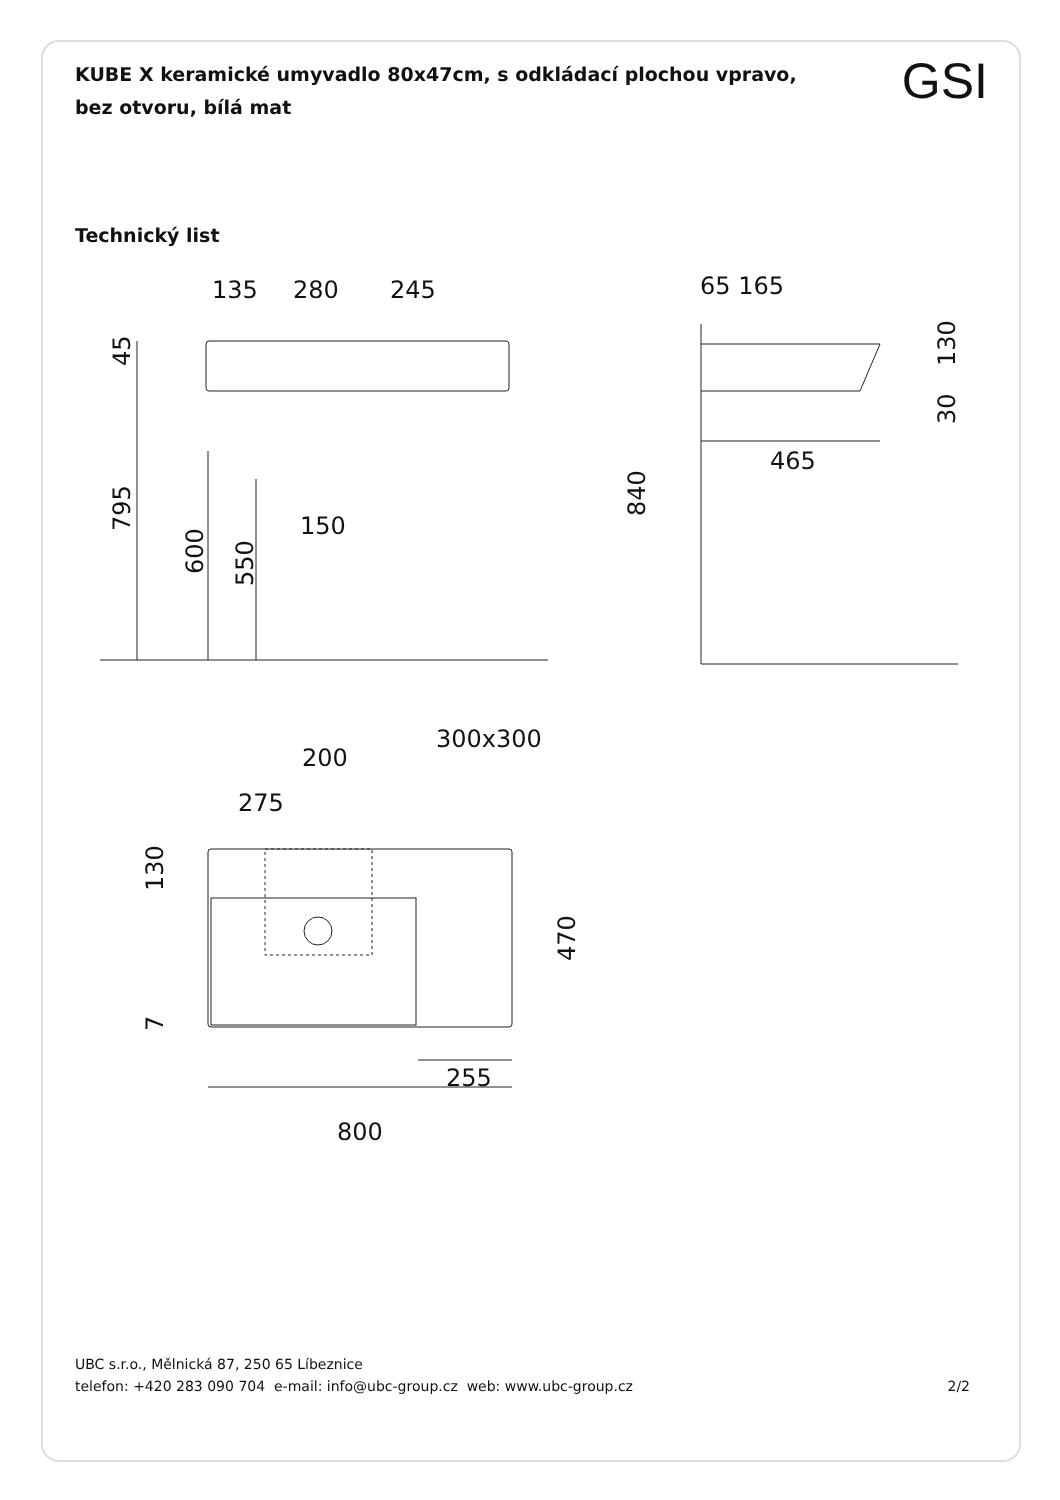GSI
KUBE X keramické umyvadlo 80x47cm, s odkládací plochou vpravo, bez otvoru, bílá mat
Technický list
135
280
245
150
45
795
600
550
65 165
465
840
130
30
300x300
200
275
255
800
130
7
470
UBC s.r.o., Mělnická 87, 250 65 Líbeznice
telefon: +420 283 090 704 e-mail: info@ubc-group.cz web: www.ubc-group.cz 2/2